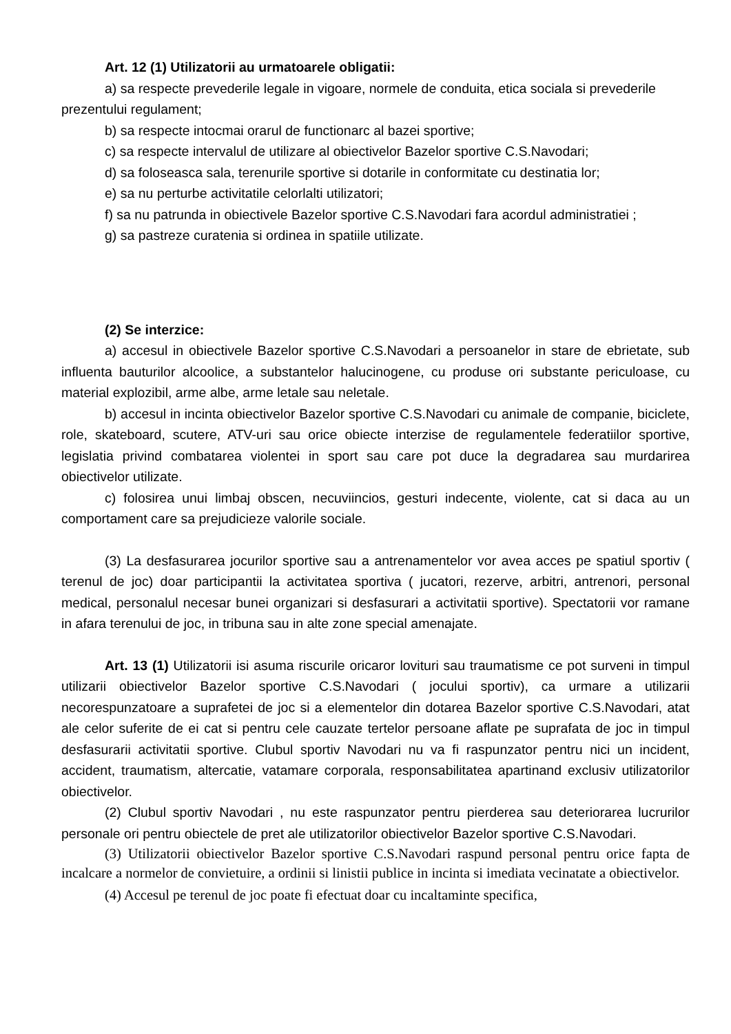Art. 12 (1) Utilizatorii au urmatoarele obligatii:
a) sa respecte prevederile legale in vigoare, normele de conduita, etica sociala si prevederile prezentului regulament;
b) sa respecte intocmai orarul de functionarc al bazei sportive;
c) sa respecte intervalul de utilizare al obiectivelor Bazelor sportive C.S.Navodari;
d) sa foloseasca sala, terenurile sportive si dotarile in conformitate cu destinatia lor;
e) sa nu perturbe activitatile celorlalti utilizatori;
f) sa nu patrunda in obiectivele Bazelor sportive C.S.Navodari fara acordul administratiei ;
g) sa pastreze curatenia si ordinea in spatiile utilizate.
(2) Se interzice:
a) accesul in obiectivele Bazelor sportive C.S.Navodari a persoanelor in stare de ebrietate, sub influenta bauturilor alcoolice, a substantelor halucinogene, cu produse ori substante periculoase, cu material explozibil, arme albe, arme letale sau neletale.
b) accesul in incinta obiectivelor Bazelor sportive C.S.Navodari cu animale de companie, biciclete, role, skateboard, scutere, ATV-uri sau orice obiecte interzise de regulamentele federatiilor sportive, legislatia privind combatarea violentei in sport sau care pot duce la degradarea sau murdarirea obiectivelor utilizate.
c) folosirea unui limbaj obscen, necuviincios, gesturi indecente, violente, cat si daca au un comportament care sa prejudicieze valorile sociale.
(3) La desfasurarea jocurilor sportive sau a antrenamentelor vor avea acces pe spatiul sportiv ( terenul de joc) doar participantii la activitatea sportiva ( jucatori, rezerve, arbitri, antrenori, personal medical, personalul necesar bunei organizari si desfasurari a activitatii sportive). Spectatorii vor ramane in afara terenului de joc, in tribuna sau in alte zone special amenajate.
Art. 13 (1) Utilizatorii isi asuma riscurile oricaror lovituri sau traumatisme ce pot surveni in timpul utilizarii obiectivelor Bazelor sportive C.S.Navodari ( jocului sportiv), ca urmare a utilizarii necorespunzatoare a suprafetei de joc si a elementelor din dotarea Bazelor sportive C.S.Navodari, atat ale celor suferite de ei cat si pentru cele cauzate tertelor persoane aflate pe suprafata de joc in timpul desfasurarii activitatii sportive. Clubul sportiv Navodari nu va fi raspunzator pentru nici un incident, accident, traumatism, altercatie, vatamare corporala, responsabilitatea apartinand exclusiv utilizatorilor obiectivelor.
(2) Clubul sportiv Navodari , nu este raspunzator pentru pierderea sau deteriorarea lucrurilor personale ori pentru obiectele de pret ale utilizatorilor obiectivelor Bazelor sportive C.S.Navodari.
(3) Utilizatorii obiectivelor Bazelor sportive C.S.Navodari raspund personal pentru orice fapta de incalcare a normelor de convietuire, a ordinii si linistii publice in incinta si imediata vecinatate a obiectivelor.
(4) Accesul pe terenul de joc poate fi efectuat doar cu incaltaminte specifica,